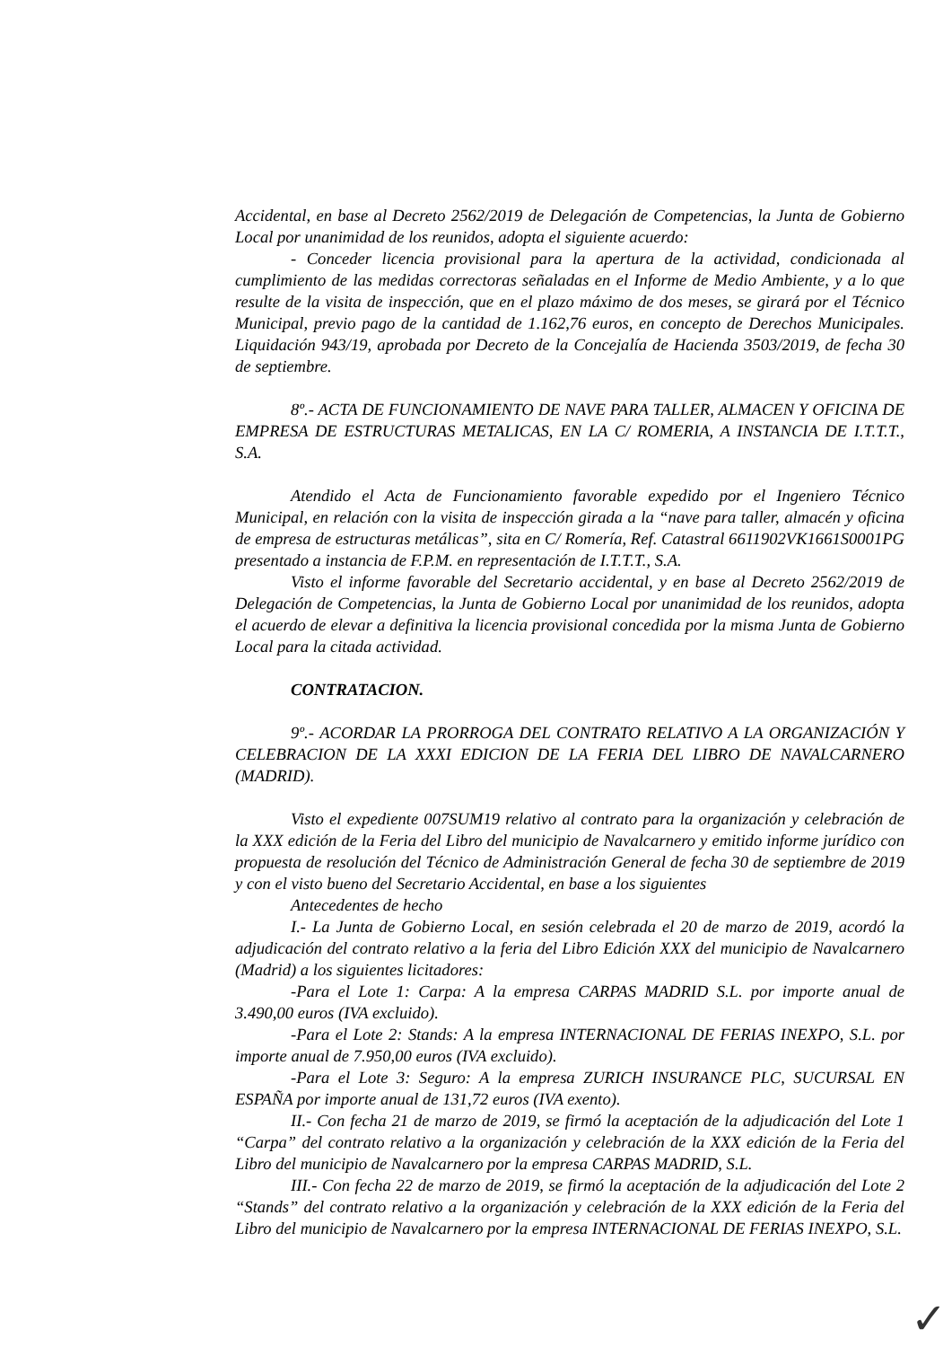Accidental, en base al Decreto 2562/2019 de Delegación de Competencias, la Junta de Gobierno Local por unanimidad de los reunidos, adopta el siguiente acuerdo:
- Conceder licencia provisional para la apertura de la actividad, condicionada al cumplimiento de las medidas correctoras señaladas en el Informe de Medio Ambiente, y a lo que resulte de la visita de inspección, que en el plazo máximo de dos meses, se girará por el Técnico Municipal, previo pago de la cantidad de 1.162,76 euros, en concepto de Derechos Municipales. Liquidación 943/19, aprobada por Decreto de la Concejalía de Hacienda 3503/2019, de fecha 30 de septiembre.
8º.- ACTA DE FUNCIONAMIENTO DE NAVE PARA TALLER, ALMACEN Y OFICINA DE EMPRESA DE ESTRUCTURAS METALICAS, EN LA C/ ROMERIA, A INSTANCIA DE I.T.T.T., S.A.
Atendido el Acta de Funcionamiento favorable expedido por el Ingeniero Técnico Municipal, en relación con la visita de inspección girada a la “nave para taller, almacén y oficina de empresa de estructuras metálicas”, sita en C/ Romería, Ref. Catastral 6611902VK1661S0001PG presentado a instancia de F.P.M. en representación de I.T.T.T., S.A.
Visto el informe favorable del Secretario accidental, y en base al Decreto 2562/2019 de Delegación de Competencias, la Junta de Gobierno Local por unanimidad de los reunidos, adopta el acuerdo de elevar a definitiva la licencia provisional concedida por la misma Junta de Gobierno Local para la citada actividad.
CONTRATACION.
9º.- ACORDAR LA PRORROGA DEL CONTRATO RELATIVO A LA ORGANIZACIÓN Y CELEBRACION DE LA XXXI EDICION DE LA FERIA DEL LIBRO DE NAVALCARNERO (MADRID).
Visto el expediente 007SUM19 relativo al contrato para la organización y celebración de la XXX edición de la Feria del Libro del municipio de Navalcarnero y emitido informe jurídico con propuesta de resolución del Técnico de Administración General de fecha 30 de septiembre de 2019 y con el visto bueno del Secretario Accidental, en base a los siguientes
Antecedentes de hecho
I.- La Junta de Gobierno Local, en sesión celebrada el 20 de marzo de 2019, acordó la adjudicación del contrato relativo a la feria del Libro Edición XXX del municipio de Navalcarnero (Madrid) a los siguientes licitadores:
-Para el Lote 1: Carpa: A la empresa CARPAS MADRID S.L. por importe anual de 3.490,00 euros (IVA excluido).
-Para el Lote 2: Stands: A la empresa INTERNACIONAL DE FERIAS INEXPO, S.L. por importe anual de 7.950,00 euros (IVA excluido).
-Para el Lote 3: Seguro: A la empresa ZURICH INSURANCE PLC, SUCURSAL EN ESPAÑA por importe anual de 131,72 euros (IVA exento).
II.- Con fecha 21 de marzo de 2019, se firmó la aceptación de la adjudicación del Lote 1 “Carpa” del contrato relativo a la organización y celebración de la XXX edición de la Feria del Libro del municipio de Navalcarnero por la empresa CARPAS MADRID, S.L.
III.- Con fecha 22 de marzo de 2019, se firmó la aceptación de la adjudicación del Lote 2 “Stands” del contrato relativo a la organización y celebración de la XXX edición de la Feria del Libro del municipio de Navalcarnero por la empresa INTERNACIONAL DE FERIAS INEXPO, S.L.
✓